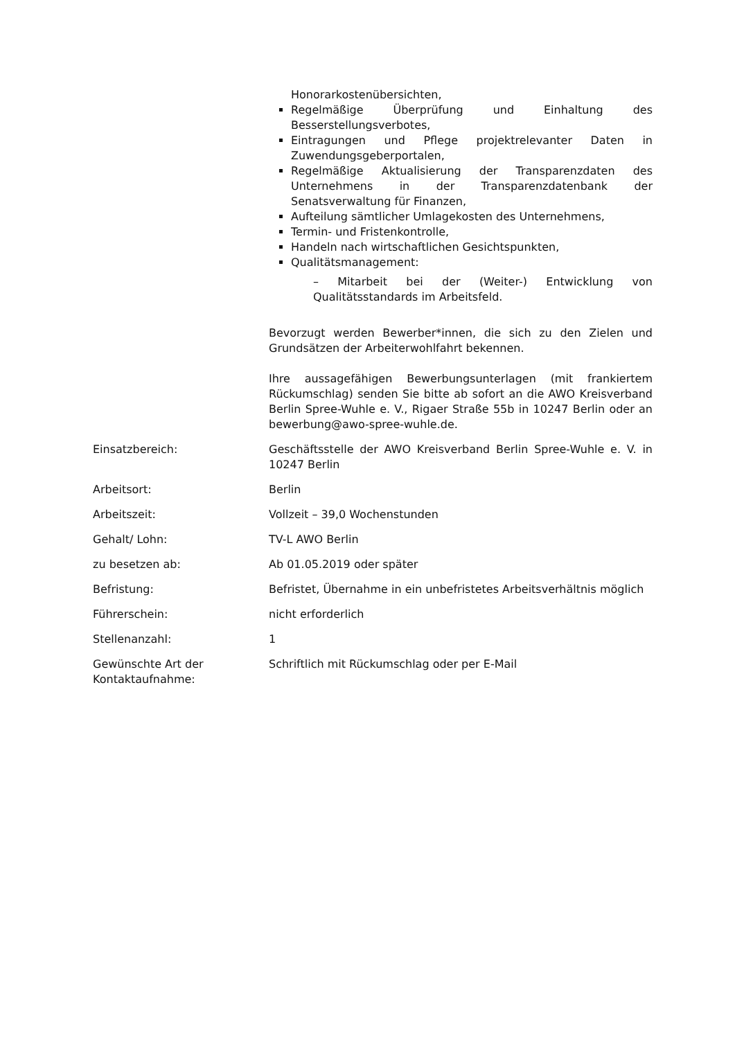| | Honorarkostenübersichten, Regelmäßige Überprüfung und Einhaltung des Besserstellungsverbotes, Eintragungen und Pflege projektrelevanter Daten in Zuwendungsgeberportalen, Regelmäßige Aktualisierung der Transparenzdaten des Unternehmens in der Transparenzdatenbank der Senatsverwaltung für Finanzen, Aufteilung sämtlicher Umlagekosten des Unternehmens, Termin- und Fristenkontrolle, Handeln nach wirtschaftlichen Gesichtspunkten, Qualitätsmanagement: – Mitarbeit bei der (Weiter-) Entwicklung von Qualitätsstandards im Arbeitsfeld. Bevorzugt werden Bewerber*innen, die sich zu den Zielen und Grundsätzen der Arbeiterwohlfahrt bekennen. Ihre aussagefähigen Bewerbungsunterlagen (mit frankiertem Rückumschlag) senden Sie bitte ab sofort an die AWO Kreisverband Berlin Spree-Wuhle e. V., Rigaer Straße 55b in 10247 Berlin oder an bewerbung@awo-spree-wuhle.de. |
| Einsatzbereich: | Geschäftsstelle der AWO Kreisverband Berlin Spree-Wuhle e. V. in 10247 Berlin |
| Arbeitsort: | Berlin |
| Arbeitszeit: | Vollzeit – 39,0 Wochenstunden |
| Gehalt/ Lohn: | TV-L AWO Berlin |
| zu besetzen ab: | Ab 01.05.2019 oder später |
| Befristung: | Befristet, Übernahme in ein unbefristetes Arbeitsverhältnis möglich |
| Führerschein: | nicht erforderlich |
| Stellenanzahl: | 1 |
| Gewünschte Art der Kontaktaufnahme: | Schriftlich mit Rückumschlag oder per E-Mail |